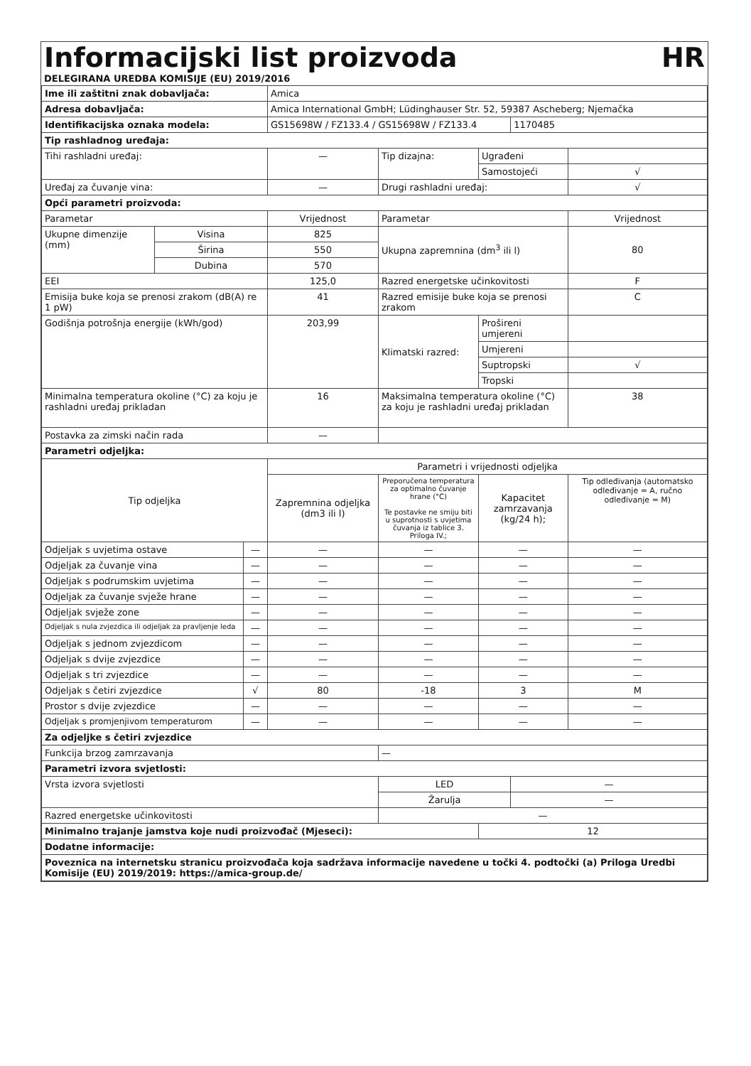Informacijski list proizvoda
HR
DELEGIRANA UREDBA KOMISIJE (EU) 2019/2016
| Ime ili zaštitni znak dobavljača: | | | Amica | | | | |
| Adresa dobavljača: | | | Amica International GmbH; Lüdinghauser Str. 52, 59387 Ascheberg; Njemačka | | | | |
| Identifikacijska oznaka modela: | | | GS15698W / FZ133.4 / GS15698W / FZ133.4 | | | 1170485 | |
| Tip rashladnog uređaja: | | | | | | | |
| Tihi rashladni uređaj: | | | — | Tip dizajna: | Ugrađeni | | |
| | | | | | Samostojeći | | √ |
| Uređaj za čuvanje vina: | | | — | Drugi rashladni uređaj: | | | √ |
| Opći parametri proizvoda: | | | | | | | |
| Parametar | | | Vrijednost | Parametar | | | Vrijednost |
| Ukupne dimenzije (mm) | Visina | | 825 | Ukupna zapremnina (dm<sup>3</sup> ili l) | | | 80 |
| | Širina | | 550 | | | | |
| | Dubina | | 570 | | | | |
| EEI | | | 125,0 | Razred energetske učinkovitosti | | | F |
| Emisija buke koja se prenosi zrakom (dB(A) re 1 pW) | | | 41 | Razred emisije buke koja se prenosi zrakom | | | C |
| Godišnja potrošnja energije (kWh/god) | | | 203,99 | Klimatski razred: | Prošireni umjereni | | |
| | | | | | Umjereni | | |
| | | | | | Suptropski | | √ |
| | | | | | Tropski | | |
| Minimalna temperatura okoline (°C) za koju je rashladni uređaj prikladan | | | 16 | Maksimalna temperatura okoline (°C) za koju je rashladni uređaj prikladan | | | 38 |
| Postavka za zimski način rada | | | — | | | | |
| Parametri odjeljka: | | | | | | | |
| Tip odjeljka | | | Parametri i vrijednosti odjeljka | | | | |
| | | | Zapremnina odjeljka (dm3 ili l) | Preporučena temperatura za optimalno čuvanje hrane (°C) Te postavke ne smiju biti u suprotnosti s uvjetima čuvanja iz tablice 3. Priloga IV.; | Kapacitet zamrzavanja (kg/24 h); | | Tip odleđivanja (automatsko odleđivanje = A, ručno odleđivanje = M) |
| Odjeljak s uvjetima ostave | | — | — | — | — | | — |
| Odjeljak za čuvanje vina | | — | — | — | — | | — |
| Odjeljak s podrumskim uvjetima | | — | — | — | — | | — |
| Odjeljak za čuvanje svježe hrane | | — | — | — | — | | — |
| Odjeljak svježe zone | | — | — | — | — | | — |
| Odjeljak s nula zvjezdica ili odjeljak za pravljenje leda | | — | — | — | — | | — |
| Odjeljak s jednom zvjezdicom | | — | — | — | — | | — |
| Odjeljak s dvije zvjezdice | | — | — | — | — | | — |
| Odjeljak s tri zvjezdice | | — | — | — | — | | — |
| Odjeljak s četiri zvjezdice | | √ | 80 | -18 | 3 | | M |
| Prostor s dvije zvjezdice | | — | — | — | — | | — |
| Odjeljak s promjenjivom temperaturom | | — | — | — | — | | — |
| Za odjeljke s četiri zvjezdice | | | | | | | |
| Funkcija brzog zamrzavanja | | | | — | | | |
| Parametri izvora svjetlosti: | | | | | | | |
| Vrsta izvora svjetlosti | | | | LED | | — | |
| | | | | Žarulja | | — | |
| Razred energetske učinkovitosti | | | | — | | | |
| Minimalno trajanje jamstva koje nudi proizvođač (Mjeseci): | | | | | 12 | | |
| Dodatne informacije: | | | | | | | |
| Poveznica na internetsku stranicu proizvođača koja sadržava informacije navedene u točki 4. podtočki (a) Priloga Uredbi Komisije (EU) 2019/2019: https://amica-group.de/ | | | | | | | |